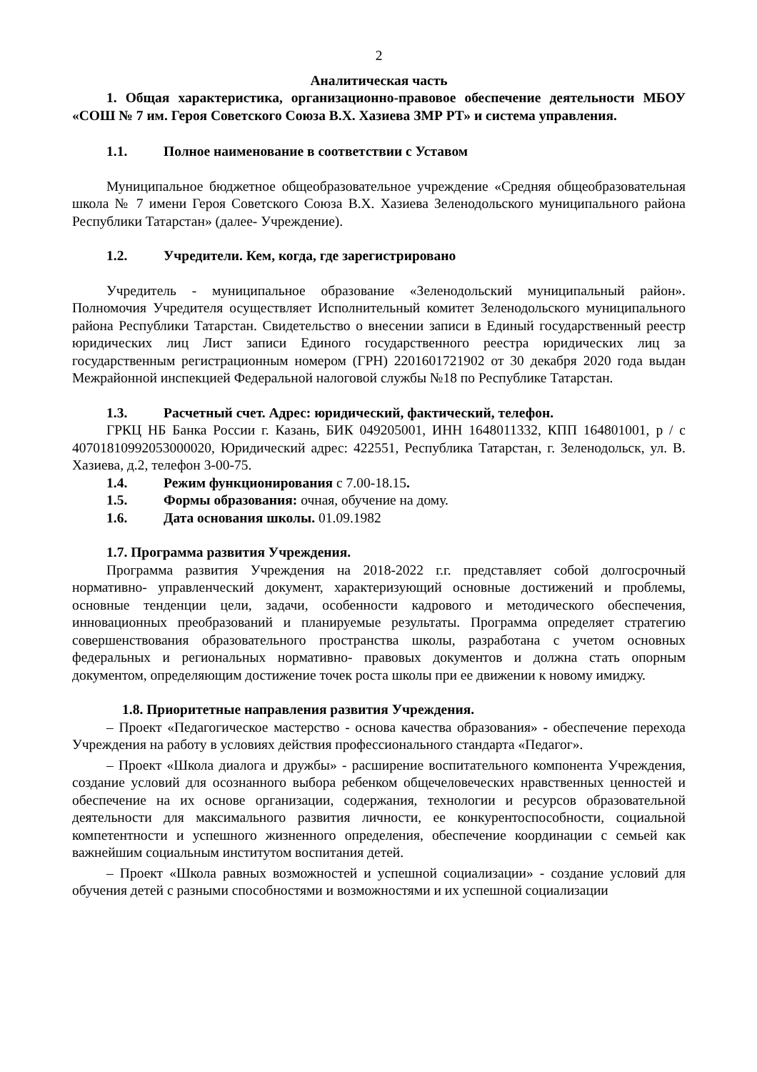2
Аналитическая часть
1. Общая характеристика, организационно-правовое обеспечение деятельности МБОУ «СОШ № 7 им. Героя Советского Союза В.Х. Хазиева ЗМР РТ» и система управления.
1.1. Полное наименование в соответствии с Уставом
Муниципальное бюджетное общеобразовательное учреждение «Средняя общеобразовательная школа № 7 имени Героя Советского Союза В.Х. Хазиева Зеленодольского муниципального района Республики Татарстан» (далее- Учреждение).
1.2. Учредители. Кем, когда, где зарегистрировано
Учредитель - муниципальное образование «Зеленодольский муниципальный район». Полномочия Учредителя осуществляет Исполнительный комитет Зеленодольского муниципального района Республики Татарстан. Свидетельство о внесении записи в Единый государственный реестр юридических лиц Лист записи Единого государственного реестра юридических лиц за государственным регистрационным номером (ГРН) 2201601721902 от 30 декабря 2020 года выдан Межрайонной инспекцией Федеральной налоговой службы №18 по Республике Татарстан.
1.3. Расчетный счет. Адрес: юридический, фактический, телефон.
ГРКЦ НБ Банка России г. Казань, БИК 049205001, ИНН 1648011332, КПП 164801001, р / с 40701810992053000020, Юридический адрес: 422551, Республика Татарстан, г. Зеленодольск, ул. В. Хазиева, д.2, телефон 3-00-75.
1.4. Режим функционирования с 7.00-18.15.
1.5. Формы образования: очная, обучение на дому.
1.6. Дата основания школы. 01.09.1982
1.7. Программа развития Учреждения.
Программа развития Учреждения на 2018-2022 г.г. представляет собой долгосрочный нормативно- управленческий документ, характеризующий основные достижений и проблемы, основные тенденции цели, задачи, особенности кадрового и методического обеспечения, инновационных преобразований и планируемые результаты. Программа определяет стратегию совершенствования образовательного пространства школы, разработана с учетом основных федеральных и региональных нормативно- правовых документов и должна стать опорным документом, определяющим достижение точек роста школы при ее движении к новому имиджу.
1.8. Приоритетные направления развития Учреждения.
– Проект «Педагогическое мастерство - основа качества образования» - обеспечение перехода Учреждения на работу в условиях действия профессионального стандарта «Педагог».
– Проект «Школа диалога и дружбы» - расширение воспитательного компонента Учреждения, создание условий для осознанного выбора ребенком общечеловеческих нравственных ценностей и обеспечение на их основе организации, содержания, технологии и ресурсов образовательной деятельности для максимального развития личности, ее конкурентоспособности, социальной компетентности и успешного жизненного определения, обеспечение координации с семьей как важнейшим социальным институтом воспитания детей.
– Проект «Школа равных возможностей и успешной социализации» - создание условий для обучения детей с разными способностями и возможностями и их успешной социализации